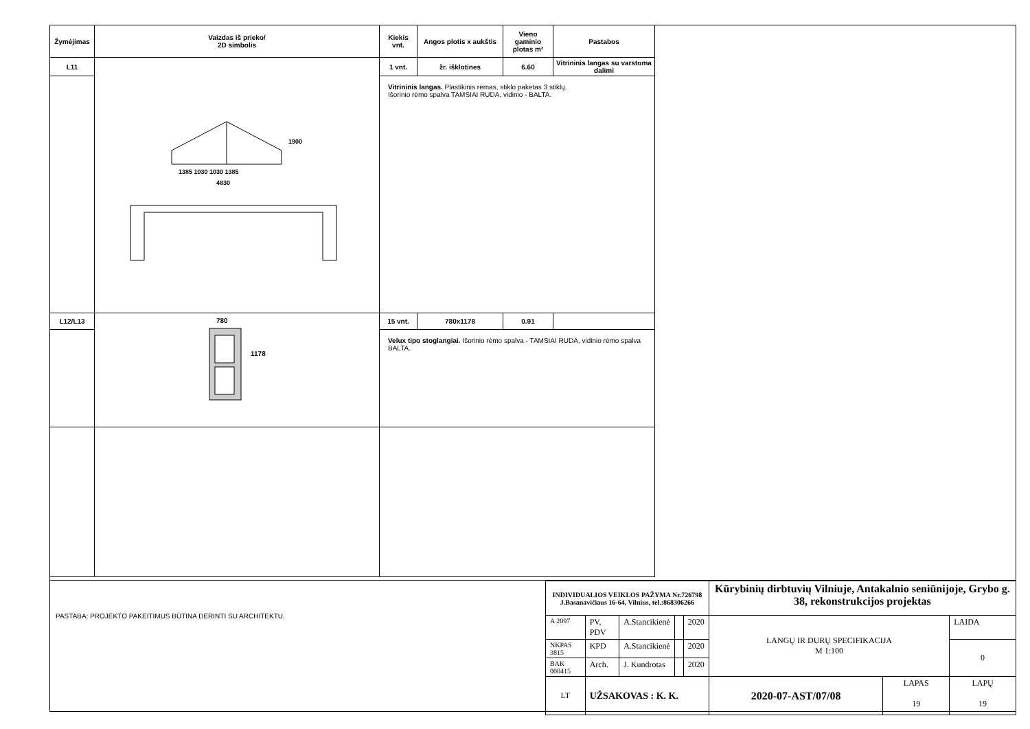| Žymėjimas | Vaizdas iš prieko/ 2D simbolis | Kiekis vnt. | Angos plotis x aukštis | Vieno gaminio plotas m² | Pastabos |
| --- | --- | --- | --- | --- | --- |
| L11 | 1385 1030 1030 1385 4830 1900 | 1 vnt. | žr. išklotines | 6.60 | Vitrininis langas su varstoma dalimi |
| | | Vitrininis langas. Plastikinis rėmas, stiklo paketas 3 stiklų. Išorinio rėmo spalva TAMSIAI RUDA, vidinio - BALTA. | | | |
| L12/L13 | 780 1178 | 15 vnt. | 780x1178 | 0.91 | |
| | | Velux tipo stoglangiai. Išorinio rėmo spalva - TAMSIAI RUDA, vidinio rėmo spalva BALTA. | | | |
PASTABA: PROJEKTO PAKEITIMUS BŪTINA DERINTI SU ARCHITEKTU.
| INDIVIDUALIOS VEIKLOS PAŽYMA Nr.726798 J.Basanavičiaus 16-64, Vilnius, tel.:868306266 | | | | | Kūrybinių dirbtuvių Vilniuje, Antakalnio seniūnijoje, Grybo g. 38, rekonstrukcijos projektas | | |
| A 2097 | PV, PDV | A.Stancikienė | | 2020 | LANGŲ IR DURŲ SPECIFIKACIJA M 1:100 | | LAIDA |
| NKPAS 3815 | KPD | A.Stancikienė | | 2020 | | | 0 |
| BAK 000415 | Arch. | J. Kundrotas | | 2020 | | | |
| LT | UŽSAKOVAS : K. K. | | | | 2020-07-AST/07/08 | LAPAS 19 | LAPŲ 19 |